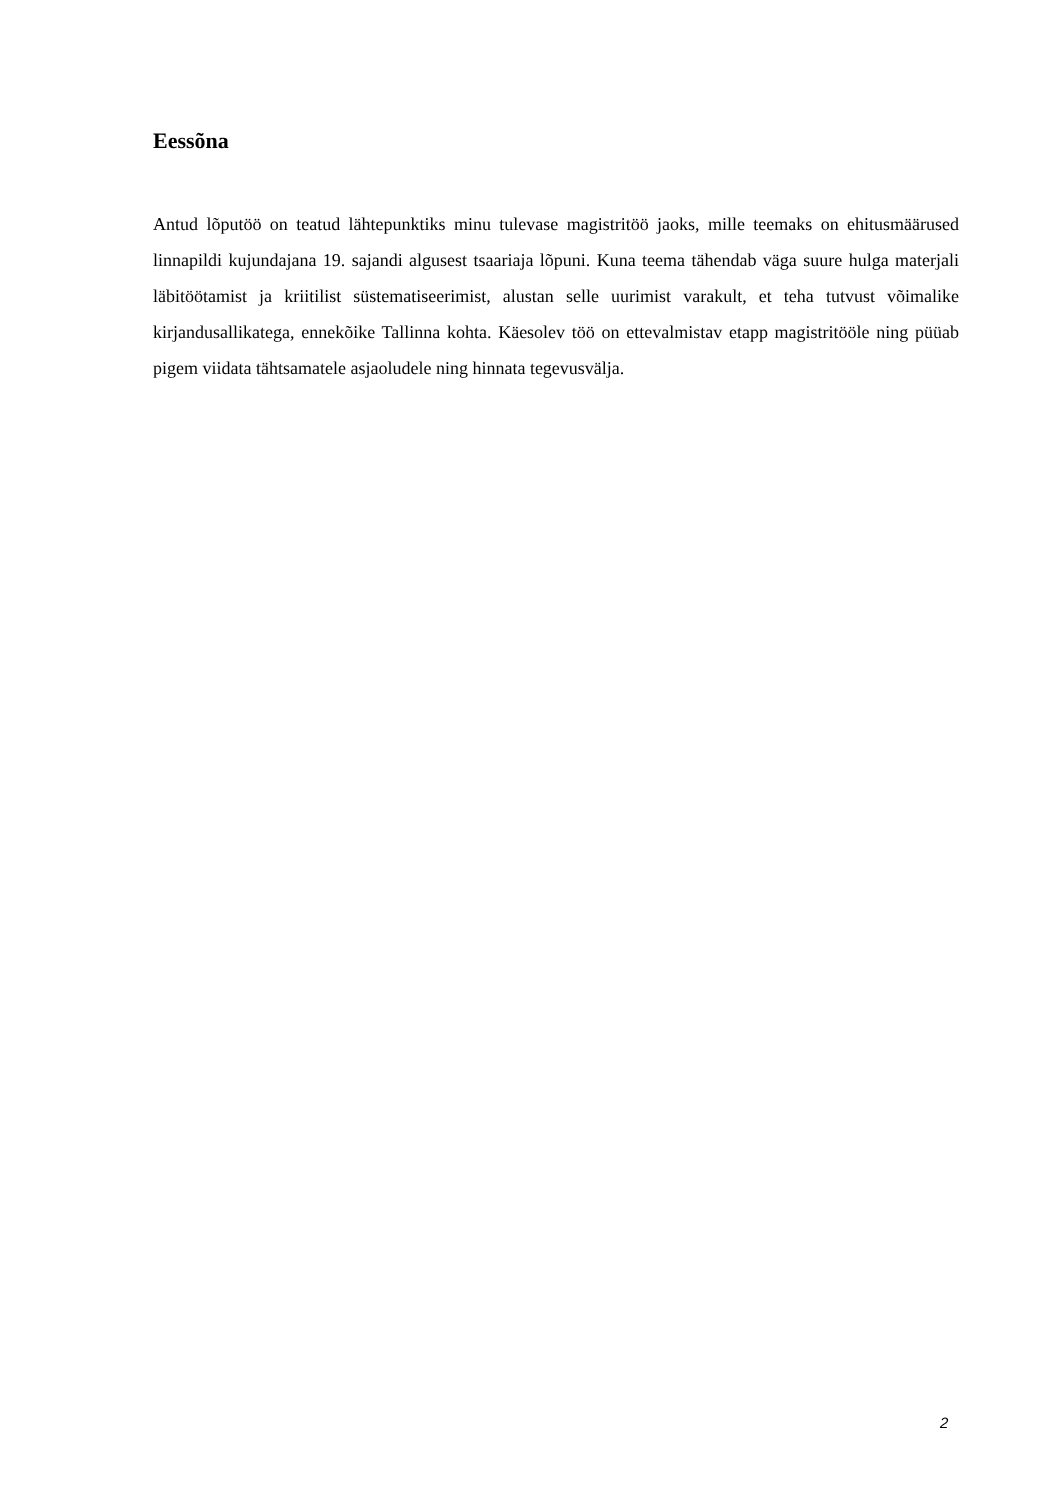Eessõna
Antud lõputöö on teatud lähtepunktiks minu tulevase magistritöö jaoks, mille teemaks on ehitusmäärused linnapildi kujundajana 19. sajandi algusest tsaariaja lõpuni. Kuna teema tähendab väga suure hulga materjali läbitöötamist ja kriitilist süstematiseerimist, alustan selle uurimist varakult, et teha tutvust võimalike kirjandusallikatega, ennekõike Tallinna kohta. Käesolev töö on ettevalmistav etapp magistritööle ning püüab pigem viidata tähtsamatele asjaoludele ning hinnata tegevusvälja.
2